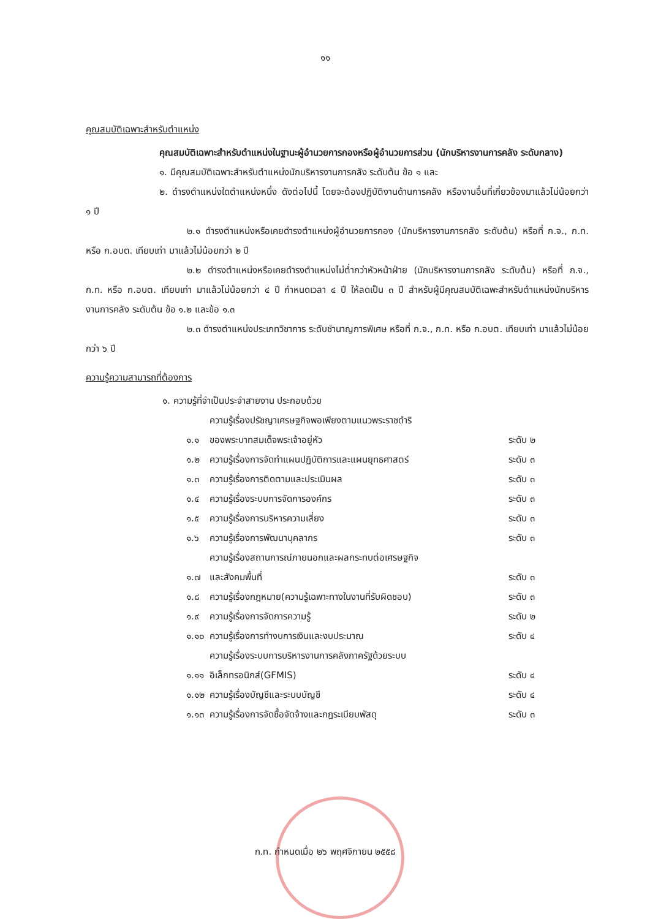๑๑
คุณสมบัติเฉพาะสำหรับตำแหน่ง
คุณสมบัติเฉพาะสำหรับตำแหน่งในฐานะผู้อำนวยการกองหรือผู้อำนวยการส่วน (นักบริหารงานการคลัง ระดับกลาง)
๑. มีคุณสมบัติเฉพาะสำหรับตำแหน่งนักบริหารงานการคลัง ระดับต้น ข้อ ๑ และ
๒. ดำรงตำแหน่งใดตำแหน่งหนึ่ง ดังต่อไปนี้ โดยจะต้องปฏิบัติงานด้านการคลัง หรืองานอื่นที่เกี่ยวข้องมาแล้วไม่น้อยกว่า ๑ ปี
๒.๑ ดำรงตำแหน่งหรือเคยดำรงตำแหน่งผู้อำนวยการกอง (นักบริหารงานการคลัง ระดับต้น) หรือที่ ก.จ., ก.ท. หรือ ก.อบต. เทียบเท่า มาแล้วไม่น้อยกว่า ๒ ปี
๒.๒ ดำรงตำแหน่งหรือเคยดำรงตำแหน่งไม่ต่ำกว่าหัวหน้าฝ่าย (นักบริหารงานการคลัง ระดับต้น) หรือที่ ก.จ., ก.ท. หรือ ก.อบต. เทียบเท่า มาแล้วไม่น้อยกว่า ๔ ปี กำหนดเวลา ๔ ปี ให้ลดเป็น ๓ ปี สำหรับผู้มีคุณสมบัติเฉพะสำหรับตำแหน่งนักบริหารงานการคลัง ระดับต้น ข้อ ๑.๒ และข้อ ๑.๓
๒.๓ ดำรงตำแหน่งประเภทวิชาการ ระดับชำนาญการพิเศษ หรือที่ ก.จ., ก.ท. หรือ ก.อบต. เทียบเท่า มาแล้วไม่น้อยกว่า ๖ ปี
ความรู้ความสามารถที่ต้องการ
๑. ความรู้ที่จำเป็นประจำสายงาน ประกอบด้วย
| ๑.๑ | ความรู้เรื่องปรัชญาเศรษฐกิจพอเพียงตามแนวพระราชดำริ ของพระบาทสมเด็จพระเจ้าอยู่หัว | ระดับ ๒ |
| ๑.๒ | ความรู้เรื่องการจัดทำแผนปฏิบัติการและแผนยุทธศาสตร์ | ระดับ ๓ |
| ๑.๓ | ความรู้เรื่องการติดตามและประเมินผล | ระดับ ๓ |
| ๑.๔ | ความรู้เรื่องระบบการจัดการองค์กร | ระดับ ๓ |
| ๑.๕ | ความรู้เรื่องการบริหารความเสี่ยง | ระดับ ๓ |
| ๑.๖ | ความรู้เรื่องการพัฒนาบุคลากร | ระดับ ๓ |
| ๑.๗ | ความรู้เรื่องสถานการณ์ภายนอกและผลกระทบต่อเศรษฐกิจ และสังคมพื้นที่ | ระดับ ๓ |
| ๑.๘ | ความรู้เรื่องกฎหมาย(ความรู้เฉพาะทางในงานที่รับผิดชอบ) | ระดับ ๓ |
| ๑.๙ | ความรู้เรื่องการจัดการความรู้ | ระดับ ๒ |
| ๑.๑๐ | ความรู้เรื่องการทำงบการเงินและงบประมาณ | ระดับ ๔ |
| ๑.๑๑ | ความรู้เรื่องระบบการบริหารงานการคลังภาครัฐด้วยระบบ อิเล็กทรอนิกส์(GFMIS) | ระดับ ๔ |
| ๑.๑๒ | ความรู้เรื่องบัญชีและระบบบัญชี | ระดับ ๔ |
| ๑.๑๓ | ความรู้เรื่องการจัดซื้อจัดจ้างและกฎระเบียบพัสดุ | ระดับ ๓ |
ก.ท. กำหนดเมื่อ ๒๖ พฤศจิกายน ๒๕๕๘